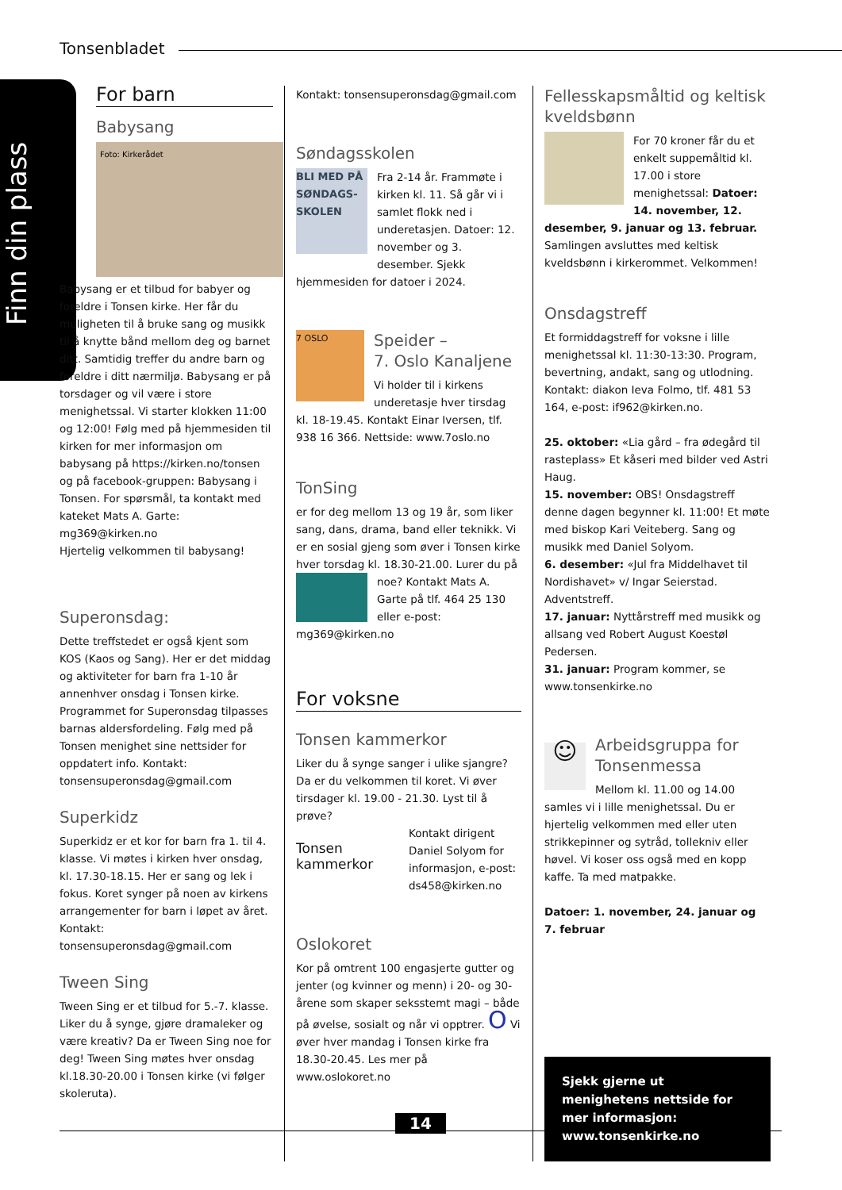Tonsenbladet
Finn din plass
For barn
Babysang
Foto: Kirkerådet
Babysang er et tilbud for babyer og foreldre i Tonsen kirke. Her får du muligheten til å bruke sang og musikk til å knytte bånd mellom deg og barnet ditt. Samtidig treffer du andre barn og foreldre i ditt nærmiljø. Babysang er på torsdager og vil være i store menighetssal. Vi starter klokken 11:00 og 12:00! Følg med på hjemmesiden til kirken for mer informasjon om babysang på https://kirken.no/tonsen og på facebook-gruppen: Babysang i Tonsen. For spørsmål, ta kontakt med kateket Mats A. Garte: mg369@kirken.no
Hjertelig velkommen til babysang!
Superonsdag:
Dette treffstedet er også kjent som KOS (Kaos og Sang). Her er det middag og aktiviteter for barn fra 1-10 år annenhver onsdag i Tonsen kirke. Programmet for Superonsdag tilpasses barnas aldersfordeling. Følg med på Tonsen menighet sine nettsider for oppdatert info. Kontakt: tonsensuperonsdag@gmail.com
Superkidz
Superkidz er et kor for barn fra 1. til 4. klasse. Vi møtes i kirken hver onsdag, kl. 17.30-18.15. Her er sang og lek i fokus. Koret synger på noen av kirkens arrangementer for barn i løpet av året. Kontakt: tonsensuperonsdag@gmail.com
Tween Sing
Tween Sing er et tilbud for 5.-7. klasse. Liker du å synge, gjøre dramaleker og være kreativ? Da er Tween Sing noe for deg! Tween Sing møtes hver onsdag kl.18.30-20.00 i Tonsen kirke (vi følger skoleruta).
Kontakt: tonsensuperonsdag@gmail.com
Søndagsskolen
BLI MED PÅ SØNDAGS-SKOLEN
Fra 2-14 år. Frammøte i kirken kl. 11. Så går vi i samlet flokk ned i underetasjen. Datoer: 12. november og 3. desember. Sjekk hjemmesiden for datoer i 2024.
7 OSLO
Speider –
7. Oslo Kanaljene
Vi holder til i kirkens underetasje hver tirsdag kl. 18-19.45. Kontakt Einar Iversen, tlf. 938 16 366. Nettside: www.7oslo.no
TonSing
er for deg mellom 13 og 19 år, som liker sang, dans, drama, band eller teknikk. Vi er en sosial gjeng som øver i Tonsen kirke hver torsdag kl. 18.30-21.00. Lurer du på noe? Kontakt Mats A. Garte på tlf. 464 25 130 eller e-post: mg369@kirken.no
For voksne
Tonsen kammerkor
Liker du å synge sanger i ulike sjangre? Da er du velkommen til koret. Vi øver tirsdager kl. 19.00 - 21.30. Lyst til å prøve?
Tonsen kammerkor
Kontakt dirigent Daniel Solyom for informasjon, e-post: ds458@kirken.no
Oslokoret
Kor på omtrent 100 engasjerte gutter og jenter (og kvinner og menn) i 20- og 30-årene som skaper seksstemt magi – både på øvelse, sosialt og når vi opptrer. O Vi øver hver mandag i Tonsen kirke fra 18.30-20.45. Les mer på www.oslokoret.no
Fellesskapsmåltid og keltisk kveldsbønn
For 70 kroner får du et enkelt suppemåltid kl. 17.00 i store menighetssal: Datoer: 14. november, 12. desember, 9. januar og 13. februar. Samlingen avsluttes med keltisk kveldsbønn i kirkerommet. Velkommen!
Onsdagstreff
Et formiddagstreff for voksne i lille menighetssal kl. 11:30-13:30. Program, bevertning, andakt, sang og utlodning. Kontakt: diakon Ieva Folmo, tlf. 481 53 164, e-post: if962@kirken.no.
25. oktober: «Lia gård – fra ødegård til rasteplass» Et kåseri med bilder ved Astri Haug.
15. november: OBS! Onsdagstreff denne dagen begynner kl. 11:00! Et møte med biskop Kari Veiteberg. Sang og musikk med Daniel Solyom.
6. desember: «Jul fra Middelhavet til Nordishavet» v/ Ingar Seierstad. Adventstreff.
17. januar: Nyttårstreff med musikk og allsang ved Robert August Koestøl Pedersen.
31. januar: Program kommer, se www.tonsenkirke.no
☺
Arbeidsgruppa for Tonsenmessa
Mellom kl. 11.00 og 14.00 samles vi i lille menighetssal. Du er hjertelig velkommen med eller uten strikkepinner og sytråd, tollekniv eller høvel. Vi koser oss også med en kopp kaffe. Ta med matpakke.
Datoer: 1. november, 24. januar og 7. februar
Sjekk gjerne ut menighetens nettside for mer informasjon: www.tonsenkirke.no
14